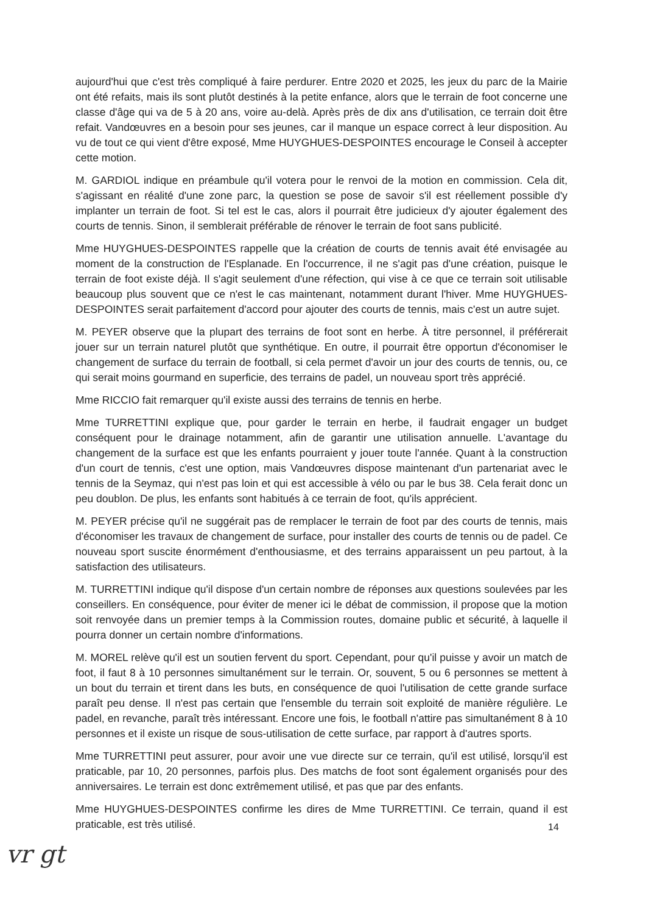aujourd'hui que c'est très compliqué à faire perdurer. Entre 2020 et 2025, les jeux du parc de la Mairie ont été refaits, mais ils sont plutôt destinés à la petite enfance, alors que le terrain de foot concerne une classe d'âge qui va de 5 à 20 ans, voire au-delà. Après près de dix ans d'utilisation, ce terrain doit être refait. Vandœuvres en a besoin pour ses jeunes, car il manque un espace correct à leur disposition. Au vu de tout ce qui vient d'être exposé, Mme HUYGHUES-DESPOINTES encourage le Conseil à accepter cette motion.
M. GARDIOL indique en préambule qu'il votera pour le renvoi de la motion en commission. Cela dit, s'agissant en réalité d'une zone parc, la question se pose de savoir s'il est réellement possible d'y implanter un terrain de foot. Si tel est le cas, alors il pourrait être judicieux d'y ajouter également des courts de tennis. Sinon, il semblerait préférable de rénover le terrain de foot sans publicité.
Mme HUYGHUES-DESPOINTES rappelle que la création de courts de tennis avait été envisagée au moment de la construction de l'Esplanade. En l'occurrence, il ne s'agit pas d'une création, puisque le terrain de foot existe déjà. Il s'agit seulement d'une réfection, qui vise à ce que ce terrain soit utilisable beaucoup plus souvent que ce n'est le cas maintenant, notamment durant l'hiver. Mme HUYGHUES-DESPOINTES serait parfaitement d'accord pour ajouter des courts de tennis, mais c'est un autre sujet.
M. PEYER observe que la plupart des terrains de foot sont en herbe. À titre personnel, il préférerait jouer sur un terrain naturel plutôt que synthétique. En outre, il pourrait être opportun d'économiser le changement de surface du terrain de football, si cela permet d'avoir un jour des courts de tennis, ou, ce qui serait moins gourmand en superficie, des terrains de padel, un nouveau sport très apprécié.
Mme RICCIO fait remarquer qu'il existe aussi des terrains de tennis en herbe.
Mme TURRETTINI explique que, pour garder le terrain en herbe, il faudrait engager un budget conséquent pour le drainage notamment, afin de garantir une utilisation annuelle. L'avantage du changement de la surface est que les enfants pourraient y jouer toute l'année. Quant à la construction d'un court de tennis, c'est une option, mais Vandœuvres dispose maintenant d'un partenariat avec le tennis de la Seymaz, qui n'est pas loin et qui est accessible à vélo ou par le bus 38. Cela ferait donc un peu doublon. De plus, les enfants sont habitués à ce terrain de foot, qu'ils apprécient.
M. PEYER précise qu'il ne suggérait pas de remplacer le terrain de foot par des courts de tennis, mais d'économiser les travaux de changement de surface, pour installer des courts de tennis ou de padel. Ce nouveau sport suscite énormément d'enthousiasme, et des terrains apparaissent un peu partout, à la satisfaction des utilisateurs.
M. TURRETTINI indique qu'il dispose d'un certain nombre de réponses aux questions soulevées par les conseillers. En conséquence, pour éviter de mener ici le débat de commission, il propose que la motion soit renvoyée dans un premier temps à la Commission routes, domaine public et sécurité, à laquelle il pourra donner un certain nombre d'informations.
M. MOREL relève qu'il est un soutien fervent du sport. Cependant, pour qu'il puisse y avoir un match de foot, il faut 8 à 10 personnes simultanément sur le terrain. Or, souvent, 5 ou 6 personnes se mettent à un bout du terrain et tirent dans les buts, en conséquence de quoi l'utilisation de cette grande surface paraît peu dense. Il n'est pas certain que l'ensemble du terrain soit exploité de manière régulière. Le padel, en revanche, paraît très intéressant. Encore une fois, le football n'attire pas simultanément 8 à 10 personnes et il existe un risque de sous-utilisation de cette surface, par rapport à d'autres sports.
Mme TURRETTINI peut assurer, pour avoir une vue directe sur ce terrain, qu'il est utilisé, lorsqu'il est praticable, par 10, 20 personnes, parfois plus. Des matchs de foot sont également organisés pour des anniversaires. Le terrain est donc extrêmement utilisé, et pas que par des enfants.
Mme HUYGHUES-DESPOINTES confirme les dires de Mme TURRETTINI. Ce terrain, quand il est praticable, est très utilisé.
14
vr gt